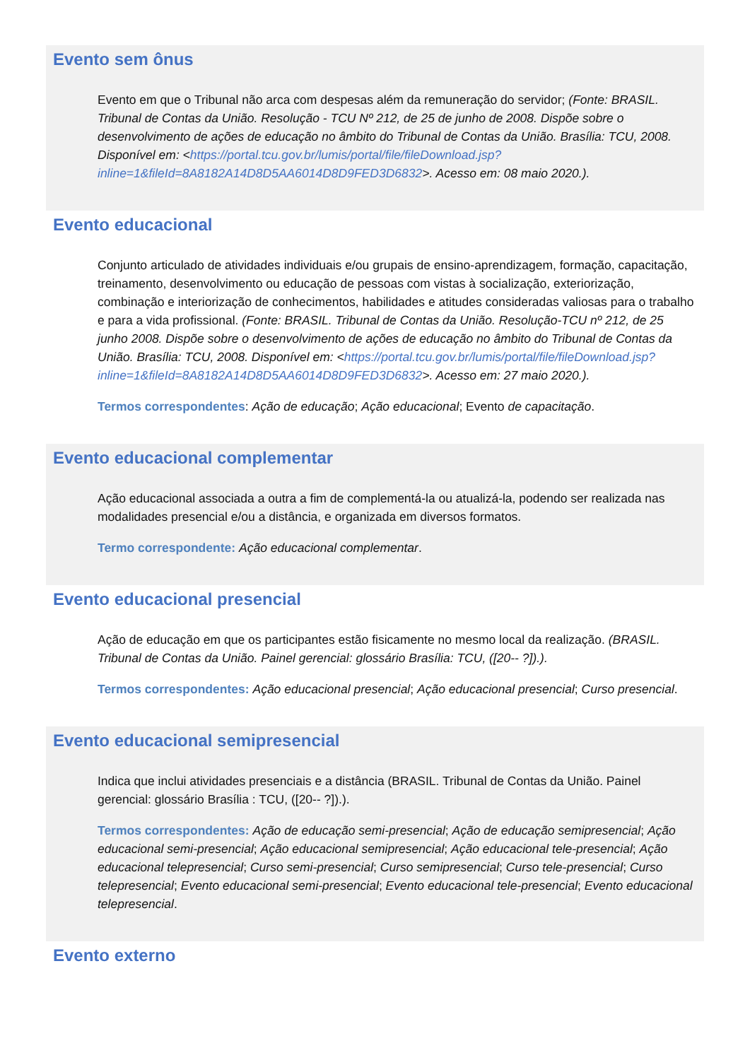Evento sem ônus
Evento em que o Tribunal não arca com despesas além da remuneração do servidor; (Fonte: BRASIL. Tribunal de Contas da União. Resolução - TCU Nº 212, de 25 de junho de 2008. Dispõe sobre o desenvolvimento de ações de educação no âmbito do Tribunal de Contas da União. Brasília: TCU, 2008. Disponível em: <https://portal.tcu.gov.br/lumis/portal/file/fileDownload.jsp?inline=1&fileId=8A8182A14D8D5AA6014D8D9FED3D6832>. Acesso em: 08 maio 2020.).
Evento educacional
Conjunto articulado de atividades individuais e/ou grupais de ensino-aprendizagem, formação, capacitação, treinamento, desenvolvimento ou educação de pessoas com vistas à socialização, exteriorização, combinação e interiorização de conhecimentos, habilidades e atitudes consideradas valiosas para o trabalho e para a vida profissional. (Fonte: BRASIL. Tribunal de Contas da União. Resolução-TCU nº 212, de 25 junho 2008. Dispõe sobre o desenvolvimento de ações de educação no âmbito do Tribunal de Contas da União. Brasília: TCU, 2008. Disponível em: <https://portal.tcu.gov.br/lumis/portal/file/fileDownload.jsp?inline=1&fileId=8A8182A14D8D5AA6014D8D9FED3D6832>. Acesso em: 27 maio 2020.).
Termos correspondentes: Ação de educação; Ação educacional; Evento de capacitação.
Evento educacional complementar
Ação educacional associada a outra a fim de complementá-la ou atualizá-la, podendo ser realizada nas modalidades presencial e/ou a distância, e organizada em diversos formatos.
Termo correspondente: Ação educacional complementar.
Evento educacional presencial
Ação de educação em que os participantes estão fisicamente no mesmo local da realização. (BRASIL. Tribunal de Contas da União. Painel gerencial: glossário Brasília: TCU, ([20-- ?]).).
Termos correspondentes: Ação educacional presencial; Ação educacional presencial; Curso presencial.
Evento educacional semipresencial
Indica que inclui atividades presenciais e a distância (BRASIL. Tribunal de Contas da União. Painel gerencial: glossário Brasília : TCU, ([20-- ?]).).
Termos correspondentes: Ação de educação semi-presencial; Ação de educação semipresencial; Ação educacional semi-presencial; Ação educacional semipresencial; Ação educacional tele-presencial; Ação educacional telepresencial; Curso semi-presencial; Curso semipresencial; Curso tele-presencial; Curso telepresencial; Evento educacional semi-presencial; Evento educacional tele-presencial; Evento educacional telepresencial.
Evento externo